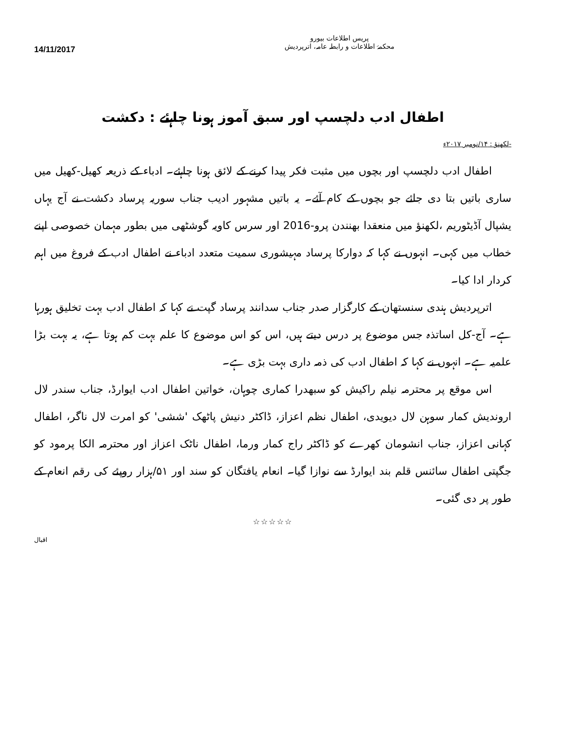14/11/2017
پریس اطلاعات بیورو
محکمۂ اطلاعات و رابطہ عامہ، اترپردیش
اطفال ادب دلچسپ اور سبق آموز ہونا چاہئے : دکشت
-لکھنؤ : ۱۴/نومبر ۲۰۱۷ء
اطفال ادب دلچسپ اور بچوں میں مثبت فکر پیدا کرنے کے لائق ہونا چاہئے۔ ادباء کے ذریعہ کھیل-کھیل میں ساری باتیں بتا دی جائے جو بچوں کے کام آئے۔ یہ باتیں مشہور ادیب جناب سوریہ پرساد دکشت نے آج یہاں یشپال آڈیٹوریم ،لکھنؤ میں منعقدا بھنندن پرو-2016 اور سرس کاویہ گوشٹھی میں بطور مہمان خصوصی اپنے خطاب میں کہی۔ انہوں نے کہا کہ دوارکا پرساد مہیشوری سمیت متعدد ادباء نے اطفال ادب کے فروغ میں اہم کردار ادا کیا۔
اترپردیش ہندی سنستھان کے کارگزار صدر جناب سدانند پرساد گپت نے کہا کہ اطفال ادب بہت تخلیق ہورہا ہے۔ آج-کل اساتذہ جس موضوع پر درس دیتے ہیں، اس کو اس موضوع کا علم بہت کم ہوتا ہے، یہ بہت بڑا علمیہ ہے۔ انہوں نے کہا کہ اطفال ادب کی ذمہ داری بہت بڑی ہے۔
اس موقع پر محترمہ نیلم راکیش کو سبھدرا کماری چوہان، خواتین اطفال ادب ایوارڈ، جناب سندر لال اروندیش کمار سوہن لال دیویدی، اطفال نظم اعزاز، ڈاکٹر دنیش پاٹھک 'ششی' کو امرت لال ناگر، اطفال کہانی اعزاز، جناب انشومان کھرے کو ڈاکٹر راج کمار ورما، اطفال ناٹک اعزاز اور محترمہ الکا پرمود کو جگپتی اطفال سائنس قلم بند ایوارڈ سے نوازا گیا۔ انعام یافتگان کو سند اور ۵۱/ہزار روپئے کی رقم انعام کے طور پر دی گئی۔
☆☆☆☆☆
اقبال